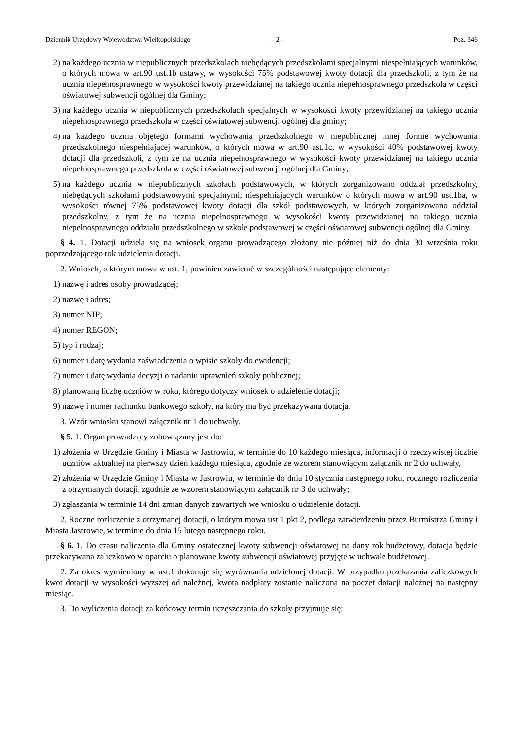Dziennik Urzędowy Województwa Wielkopolskiego – 2 – Poz. 346
2) na każdego ucznia w niepublicznych przedszkolach niebędących przedszkolami specjalnymi niespełniających warunków, o których mowa w art.90 ust.1b ustawy, w wysokości 75% podstawowej kwoty dotacji dla przedszkoli, z tym że na ucznia niepełnosprawnego w wysokości kwoty przewidzianej na takiego ucznia niepełnosprawnego przedszkola w części oświatowej subwencji ogólnej dla Gminy;
3) na każdego ucznia w niepublicznych przedszkolach specjalnych w wysokości kwoty przewidzianej na takiego ucznia niepełnosprawnego przedszkola w części oświatowej subwencji ogólnej dla gminy;
4) na każdego ucznia objętego formami wychowania przedszkolnego w niepublicznej innej formie wychowania przedszkolnego niespełniającej warunków, o których mowa w art.90 ust.1c, w wysokości 40% podstawowej kwoty dotacji dla przedszkoli, z tym że na ucznia niepełnosprawnego w wysokości kwoty przewidzianej na takiego ucznia niepełnosprawnego przedszkola w części oświatowej subwencji ogólnej dla Gminy;
5) na każdego ucznia w niepublicznych szkołach podstawowych, w których zorganizowano oddział przedszkolny, niebędących szkołami podstawowymi specjalnymi, niespełniających warunków o których mowa w art.90 ust.1ba, w wysokości równej 75% podstawowej kwoty dotacji dla szkół podstawowych, w których zorganizowano oddział przedszkolny, z tym że na ucznia niepełnosprawnego w wysokości kwoty przewidzianej na takiego ucznia niepełnosprawnego oddziału przedszkolnego w szkole podstawowej w części oświatowej subwencji ogólnej dla Gminy.
§ 4. 1. Dotacji udziela się na wniosek organu prowadzącego złożony nie później niż do dnia 30 września roku poprzedzającego rok udzielenia dotacji.
2. Wniosek, o którym mowa w ust. 1, powinien zawierać w szczególności następujące elementy:
1) nazwę i adres osoby prowadzącej;
2) nazwę i adres;
3) numer NIP;
4) numer REGON;
5) typ i rodzaj;
6) numer i datę wydania zaświadczenia o wpisie szkoły do ewidencji;
7) numer i datę wydania decyzji o nadaniu uprawnień szkoły publicznej;
8) planowaną liczbę uczniów w roku, którego dotyczy wniosek o udzielenie dotacji;
9) nazwę i numer rachunku bankowego szkoły, na który ma być przekazywana dotacja.
3. Wzór wniosku stanowi załącznik nr 1 do uchwały.
§ 5. 1. Organ prowadzący zobowiązany jest do:
1) złożenia w Urzędzie Gminy i Miasta w Jastrowiu, w terminie do 10 każdego miesiąca, informacji o rzeczywistej liczbie uczniów aktualnej na pierwszy dzień każdego miesiąca, zgodnie ze wzorem stanowiącym załącznik nr 2 do uchwały,
2) złożenia w Urzędzie Gminy i Miasta w Jastrowiu, w terminie do dnia 10 stycznia następnego roku, rocznego rozliczenia z otrzymanych dotacji, zgodnie ze wzorem stanowiącym załącznik nr 3 do uchwały;
3) zgłaszania w terminie 14 dni zmian danych zawartych we wniosku o udzielenie dotacji.
2. Roczne rozliczenie z otrzymanej dotacji, o którym mowa ust.1 pkt 2, podlega zatwierdzeniu przez Burmistrza Gminy i Miasta Jastrowie, w terminie do dnia 15 lutego następnego roku.
§ 6. 1. Do czasu naliczenia dla Gminy ostatecznej kwoty subwencji oświatowej na dany rok budżetowy, dotacja będzie przekazywana zaliczkowo w oparciu o planowane kwoty subwencji oświatowej przyjęte w uchwale budżetowej.
2. Za okres wymieniony w ust.1 dokonuje się wyrównania udzielonej dotacji. W przypadku przekazania zaliczkowych kwot dotacji w wysokości wyższej od należnej, kwota nadpłaty zostanie naliczona na poczet dotacji należnej na następny miesiąc.
3. Do wyliczenia dotacji za końcowy termin uczęszczania do szkoły przyjmuje się: